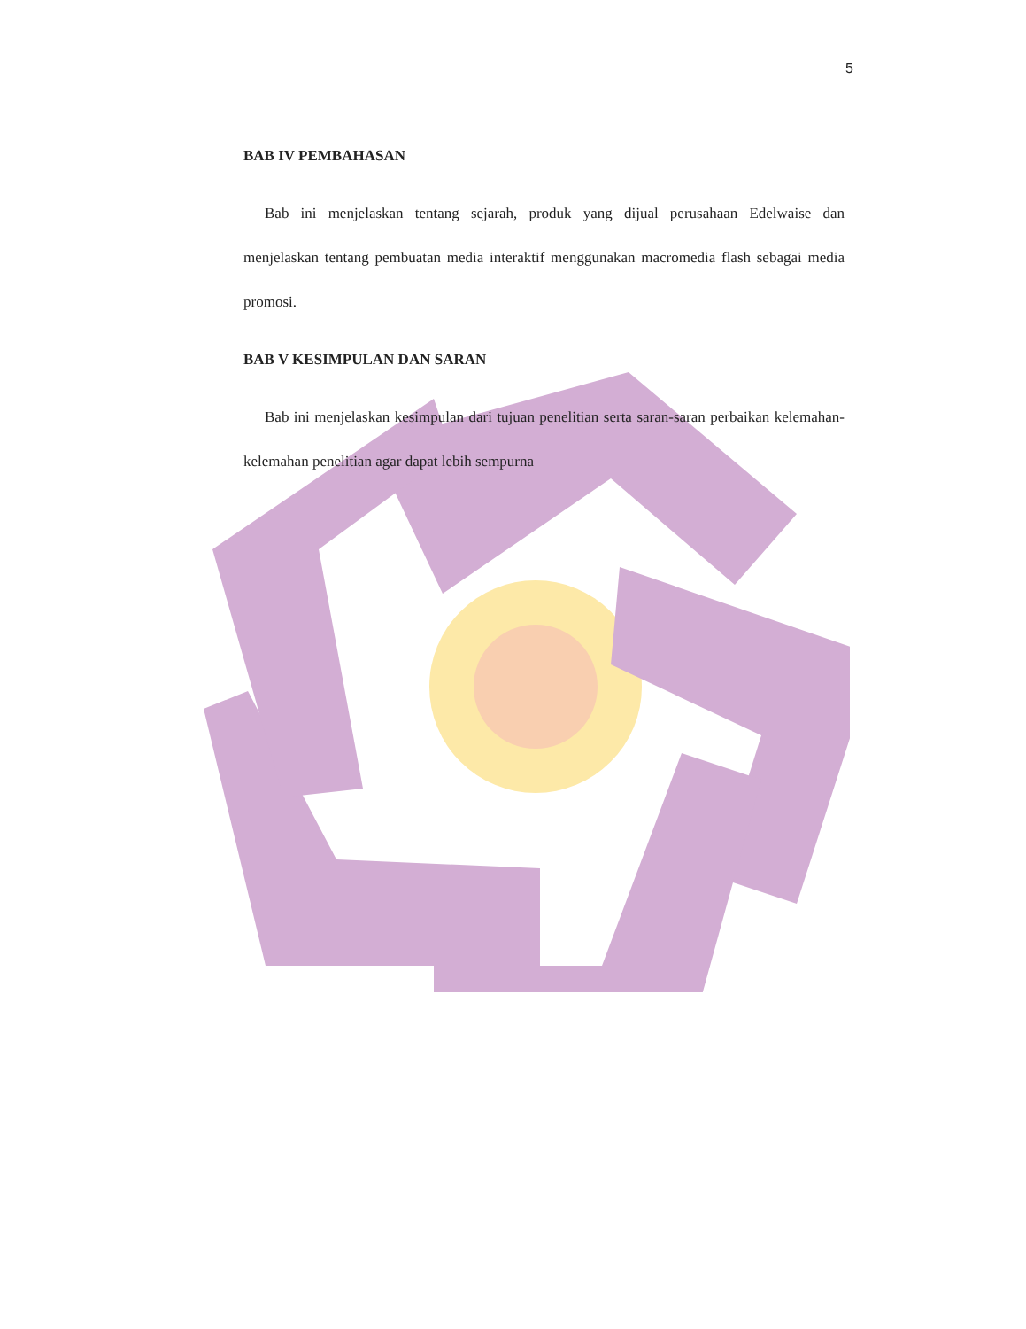5
BAB IV PEMBAHASAN
Bab ini menjelaskan tentang sejarah, produk yang dijual perusahaan Edelwaise dan menjelaskan tentang pembuatan media interaktif menggunakan macromedia flash sebagai media promosi.
BAB V KESIMPULAN DAN SARAN
Bab ini menjelaskan kesimpulan dari tujuan penelitian serta saran-saran perbaikan kelemahan-kelemahan penelitian agar dapat lebih sempurna